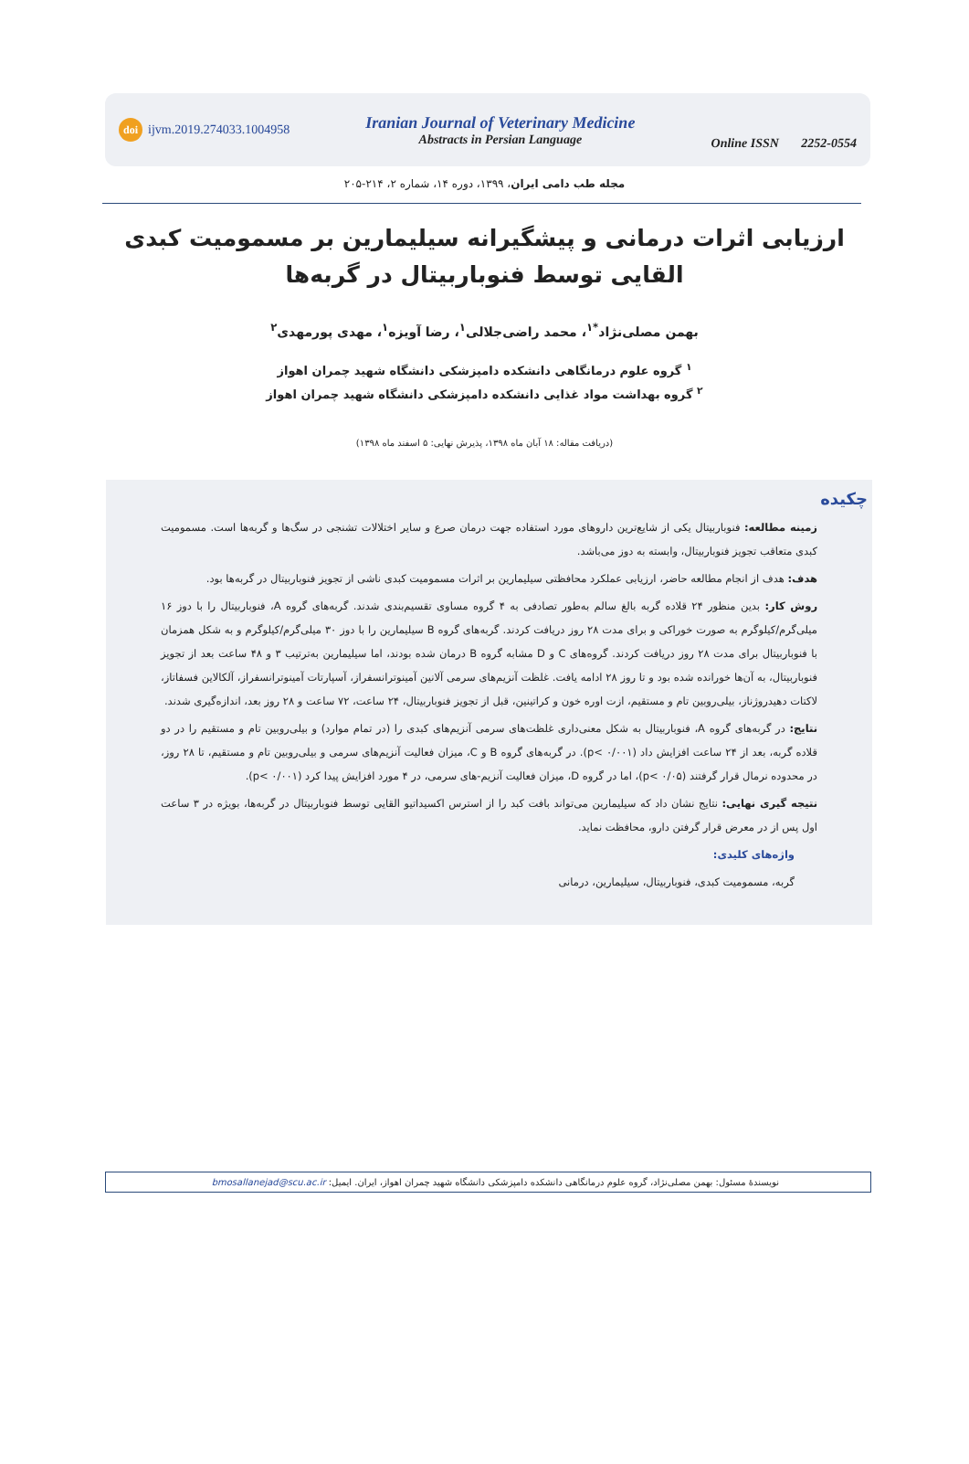doi ijvm.2019.274033.1004958
Iranian Journal of Veterinary Medicine
Abstracts in Persian Language
Online ISSN 2252-0554
مجله طب دامی ایران، ۱۳۹۹، دوره ۱۴، شماره ۲، ۲۱۴-۲۰۵
ارزیابی اثرات درمانی و پیشگیرانه سیلیمارین بر مسمومیت کبدی القایی توسط فنوباربیتال در گربه‌ها
بهمن مصلی‌نژاد<sup>*۱</sup>، محمد راضی‌جلالی<sup>۱</sup>، رضا آویزه<sup>۱</sup>، مهدی پورمهدی<sup>۲</sup>
<sup>۱</sup> گروه علوم درمانگاهی دانشکده دامپزشکی دانشگاه شهید چمران اهواز
<sup>۲</sup> گروه بهداشت مواد غذایی دانشکده دامپزشکی دانشگاه شهید چمران اهواز
(دریافت مقاله: ۱۸ آبان ماه ۱۳۹۸، پذیرش نهایی: ۵ اسفند ماه ۱۳۹۸)
چکیده
زمینه مطالعه: فنوباربیتال یکی از شایع‌ترین داروهای مورد استفاده جهت درمان صرع و سایر اختلالات تشنجی در سگ‌ها و گربه‌ها است. مسمومیت کبدی متعاقب تجویز فنوباربیتال، وابسته به دوز می‌باشد.
هدف: هدف از انجام مطالعه حاضر، ارزیابی عملکرد محافظتی سیلیمارین بر اثرات مسمومیت کبدی ناشی از تجویز فنوباربیتال در گربه‌ها بود.
روش کار: بدین منظور ۲۴ قلاده گربه بالغ سالم بەطور تصادفی به ۴ گروه مساوی تقسیم‌بندی شدند. گربه‌های گروه A، فنوباربیتال را با دوز ۱۶ میلی‌گرم/کیلوگرم به صورت خوراکی و برای مدت ۲۸ روز دریافت کردند. گربه‌های گروه B سیلیمارین را با دوز ۳۰ میلی‌گرم/کیلوگرم و به شکل همزمان با فنوباربیتال برای مدت ۲۸ روز دریافت کردند. گروه‌های C و D مشابه گروه B درمان شده بودند، اما سیلیمارین به‌ترتیب ۳ و ۴۸ ساعت بعد از تجویز فنوباربیتال، به آن‌ها خورانده شده بود و تا روز ۲۸ ادامه یافت. غلظت آنزیم‌های سرمی آلانین آمینوترانسفراز، آسپارتات آمینوترانسفراز، آلکالاین فسفاتاز، لاکتات دهیدروژناز، بیلی‌روبین تام و مستقیم، ازت اوره خون و کراتینین، قبل از تجویز فنوباربیتال، ۲۴ ساعت، ۷۲ ساعت و ۲۸ روز بعد، اندازه‌گیری شدند.
نتایج: در گربه‌های گروه A، فنوباربیتال به شکل معنی‌داری غلظت‌های سرمی آنزیم‌های کبدی را (در تمام موارد) و بیلی‌روبین تام و مستقیم را در دو قلاده گربه، بعد از ۲۴ ساعت افزایش داد (p< ۰/۰۰۱). در گربه‌های گروه B و C، میزان فعالیت آنزیم‌های سرمی و بیلی‌روبین تام و مستقیم، تا ۲۸ روز، در محدوده نرمال قرار گرفتند (p< ۰/۰۵)، اما در گروه D، میزان فعالیت آنزیم-های سرمی، در ۴ مورد افزایش پیدا کرد (p< ۰/۰۰۱).
نتیجه گیری نهایی: نتایج نشان داد که سیلیمارین می‌تواند بافت کبد را از استرس اکسیداتیو القایی توسط فنوباربیتال در گربه‌ها، بویژه در ۳ ساعت اول پس از در معرض قرار گرفتن دارو، محافظت نماید.
واژه‌های کلیدی:
گربه، مسمومیت کبدی، فنوباربیتال، سیلیمارین، درمانی
نویسندهٔ مسئول: بهمن مصلی‌نژاد، گروه علوم درمانگاهی دانشکده دامپزشکی دانشگاه شهید چمران اهواز، ایران. ایمیل: bmosallanejad@scu.ac.ir